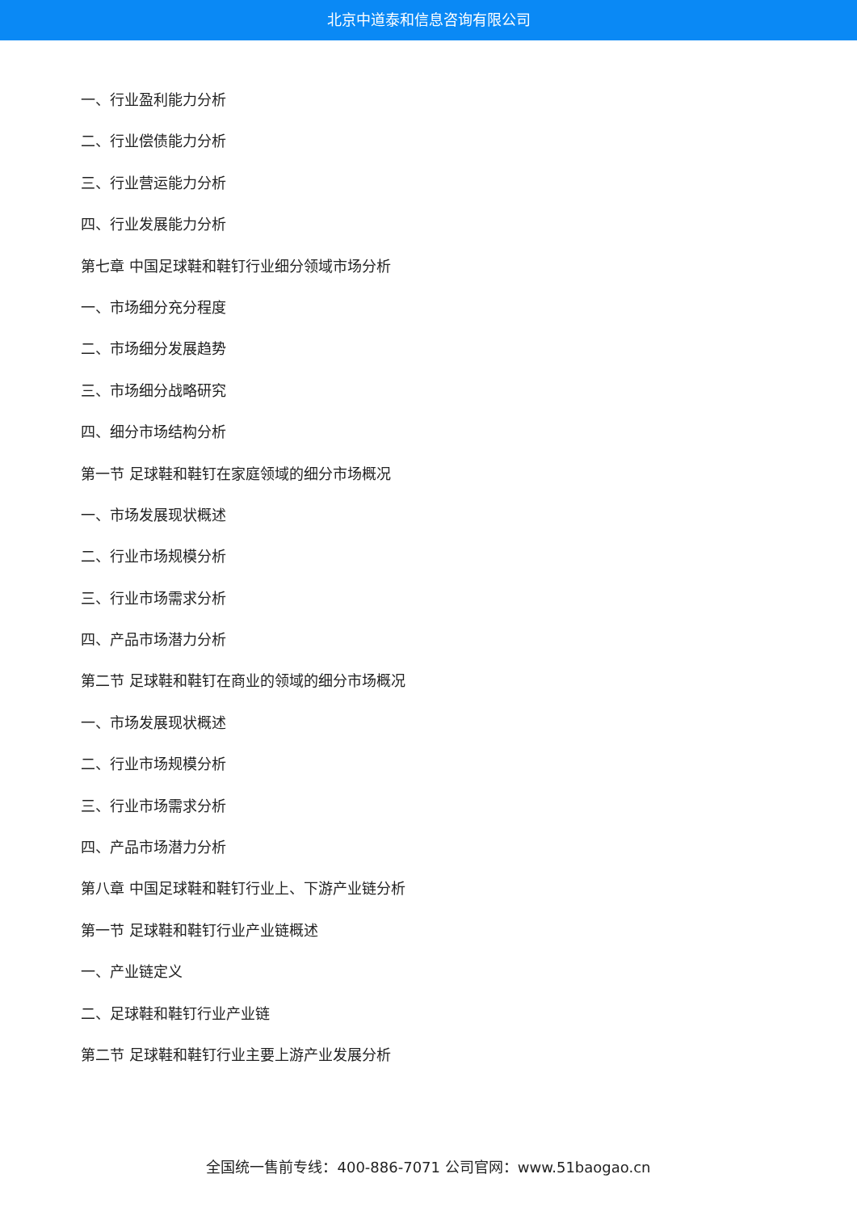北京中道泰和信息咨询有限公司
一、行业盈利能力分析
二、行业偿债能力分析
三、行业营运能力分析
四、行业发展能力分析
第七章 中国足球鞋和鞋钉行业细分领域市场分析
一、市场细分充分程度
二、市场细分发展趋势
三、市场细分战略研究
四、细分市场结构分析
第一节 足球鞋和鞋钉在家庭领域的细分市场概况
一、市场发展现状概述
二、行业市场规模分析
三、行业市场需求分析
四、产品市场潜力分析
第二节 足球鞋和鞋钉在商业的领域的细分市场概况
一、市场发展现状概述
二、行业市场规模分析
三、行业市场需求分析
四、产品市场潜力分析
第八章 中国足球鞋和鞋钉行业上、下游产业链分析
第一节 足球鞋和鞋钉行业产业链概述
一、产业链定义
二、足球鞋和鞋钉行业产业链
第二节 足球鞋和鞋钉行业主要上游产业发展分析
全国统一售前专线：400-886-7071 公司官网：www.51baogao.cn